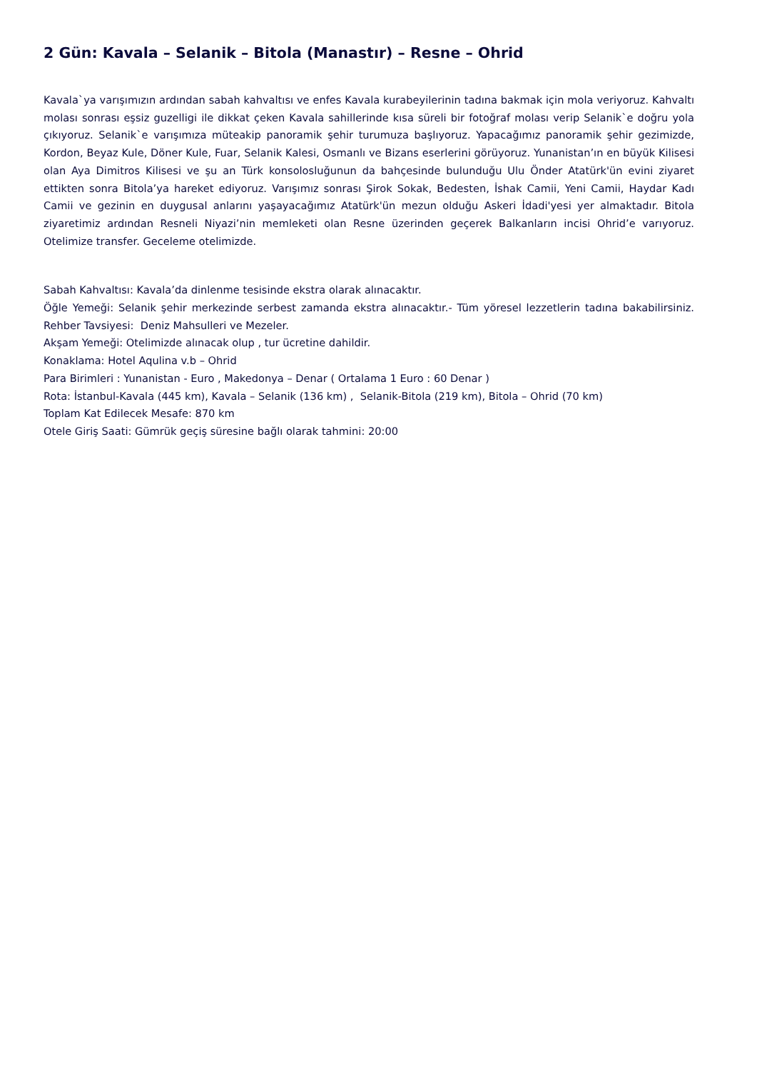2 Gün: Kavala – Selanik – Bitola (Manastır) – Resne – Ohrid
Kavala`ya varışımızın ardından sabah kahvaltısı ve enfes Kavala kurabeyilerinin tadına bakmak için mola veriyoruz. Kahvaltı molası sonrası eşsiz guzelligi ile dikkat çeken Kavala sahillerinde kısa süreli bir fotoğraf molası verip Selanik`e doğru yola çıkıyoruz. Selanik`e varışımıza müteakip panoramik şehir turumuza başlıyoruz. Yapacağımız panoramik şehir gezimizde, Kordon, Beyaz Kule, Döner Kule, Fuar, Selanik Kalesi, Osmanlı ve Bizans eserlerini görüyoruz. Yunanistan’ın en büyük Kilisesi olan Aya Dimitros Kilisesi ve şu an Türk konsolosluğunun da bahçesinde bulunduğu Ulu Önder Atatürk'ün evini ziyaret ettikten sonra Bitola’ya hareket ediyoruz. Varışımız sonrası Şirok Sokak, Bedesten, İshak Camii, Yeni Camii, Haydar Kadı Camii ve gezinin en duygusal anlarını yaşayacağımız Atatürk'ün mezun olduğu Askeri İdadi'yesi yer almaktadır. Bitola ziyaretimiz ardından Resneli Niyazi’nin memleketi olan Resne üzerinden geçerek Balkanların incisi Ohrid’e varıyoruz. Otelimize transfer. Geceleme otelimizde.
Sabah Kahvaltısı: Kavala’da dinlenme tesisinde ekstra olarak alınacaktır.
Öğle Yemeği: Selanik şehir merkezinde serbest zamanda ekstra alınacaktır.- Tüm yöresel lezzetlerin tadına bakabilirsiniz. Rehber Tavsiyesi: Deniz Mahsulleri ve Mezeler.
Akşam Yemeği: Otelimizde alınacak olup , tur ücretine dahildir.
Konaklama: Hotel Aqulina v.b – Ohrid
Para Birimleri : Yunanistan - Euro , Makedonya – Denar ( Ortalama 1 Euro : 60 Denar )
Rota: İstanbul-Kavala (445 km), Kavala – Selanik (136 km) , Selanik-Bitola (219 km), Bitola – Ohrid (70 km)
Toplam Kat Edilecek Mesafe: 870 km
Otele Giriş Saati: Gümrük geçiş süresine bağlı olarak tahmini: 20:00